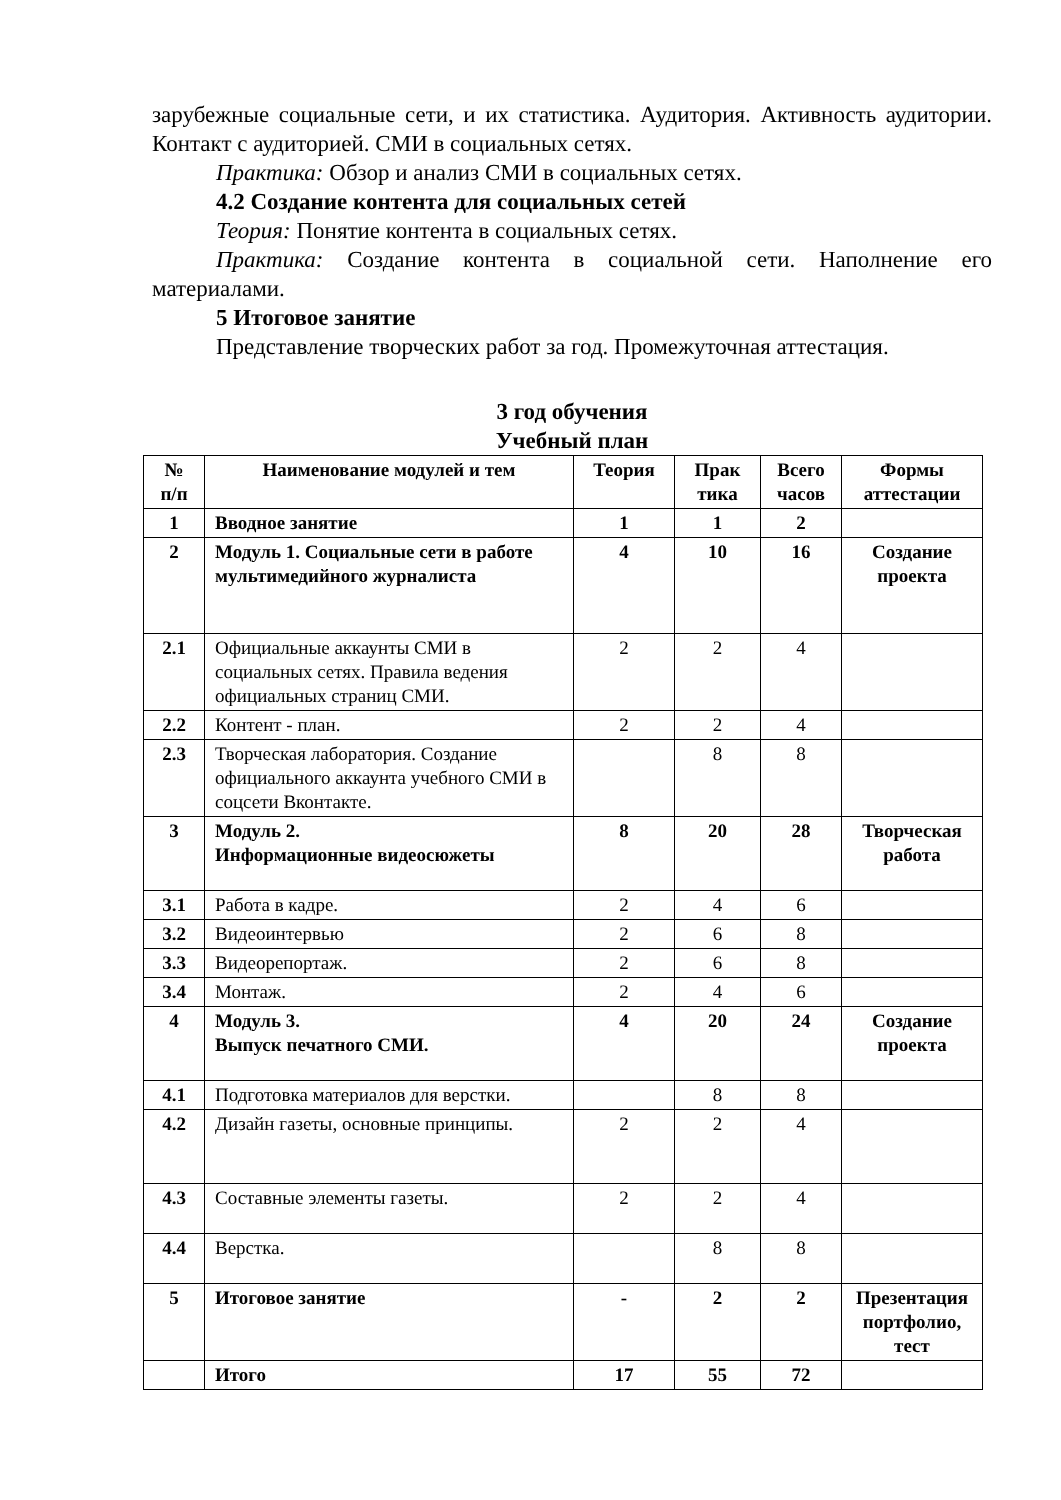зарубежные социальные сети, и их статистика. Аудитория. Активность аудитории. Контакт с аудиторией. СМИ в социальных сетях.
Практика: Обзор и анализ СМИ в социальных сетях.
4.2 Создание контента для социальных сетей
Теория: Понятие контента в социальных сетях.
Практика: Создание контента в социальной сети. Наполнение его материалами.
5 Итоговое занятие
Представление творческих работ за год. Промежуточная аттестация.
3 год обучения
Учебный план
| № п/п | Наименование модулей и тем | Теория | Прак тика | Всего часов | Формы аттестации |
| --- | --- | --- | --- | --- | --- |
| 1 | Вводное занятие | 1 | 1 | 2 | |
| 2 | Модуль 1. Социальные сети в работе мультимедийного журналиста | 4 | 10 | 16 | Создание проекта |
| 2.1 | Официальные аккаунты СМИ в социальных сетях. Правила ведения официальных страниц СМИ. | 2 | 2 | 4 | |
| 2.2 | Контент - план. | 2 | 2 | 4 | |
| 2.3 | Творческая лаборатория. Создание официального аккаунта учебного СМИ в соцсети Вконтакте. | | 8 | 8 | |
| 3 | Модуль 2. Информационные видеосюжеты | 8 | 20 | 28 | Творческая работа |
| 3.1 | Работа в кадре. | 2 | 4 | 6 | |
| 3.2 | Видеоинтервью | 2 | 6 | 8 | |
| 3.3 | Видеорепортаж. | 2 | 6 | 8 | |
| 3.4 | Монтаж. | 2 | 4 | 6 | |
| 4 | Модуль 3. Выпуск печатного СМИ. | 4 | 20 | 24 | Создание проекта |
| 4.1 | Подготовка материалов для верстки. | | 8 | 8 | |
| 4.2 | Дизайн газеты, основные принципы. | 2 | 2 | 4 | |
| 4.3 | Составные элементы газеты. | 2 | 2 | 4 | |
| 4.4 | Верстка. | | 8 | 8 | |
| 5 | Итоговое занятие | - | 2 | 2 | Презентация портфолио, тест |
| | Итого | 17 | 55 | 72 | |